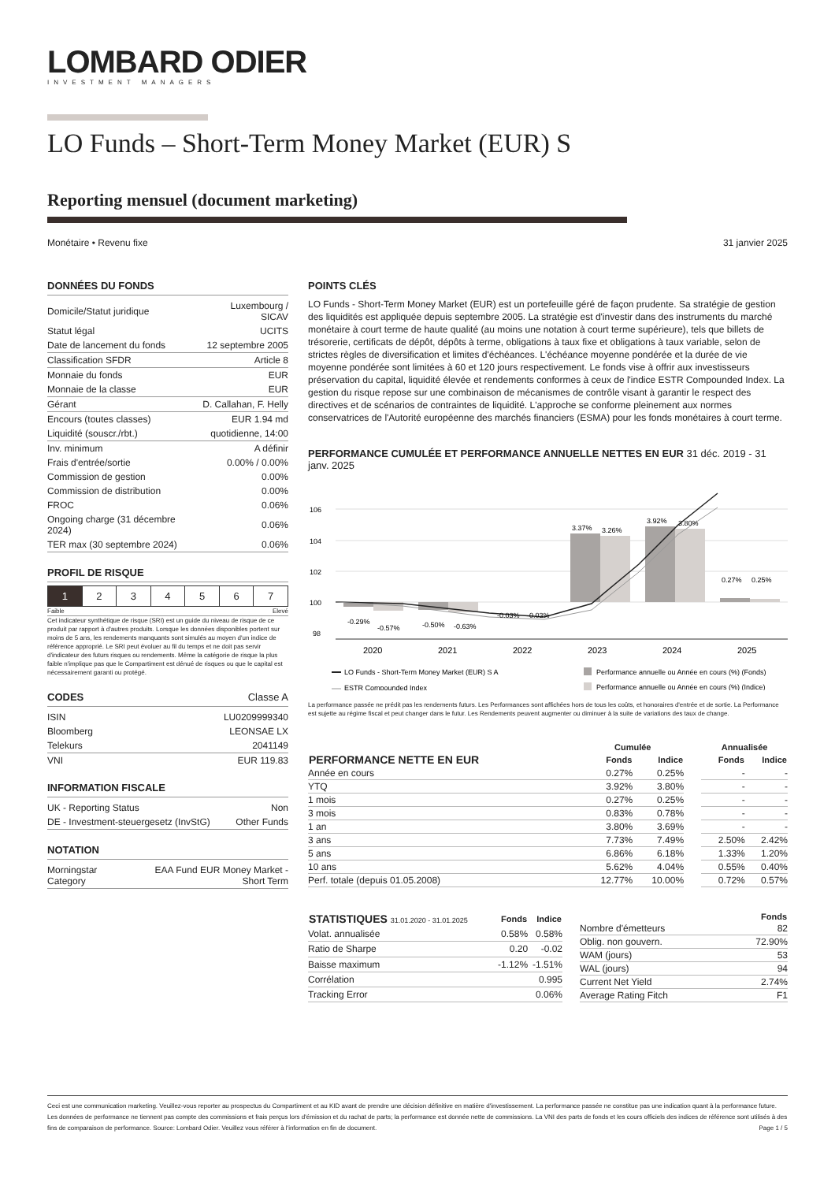LOMBARD ODIER
INVESTMENT MANAGERS
LO Funds – Short-Term Money Market (EUR) S
Reporting mensuel (document marketing)
Monétaire • Revenu fixe 31 janvier 2025
DONNÉES DU FONDS
| Domicile/Statut juridique | Luxembourg / SICAV |
| Statut légal | UCITS |
| Date de lancement du fonds | 12 septembre 2005 |
| Classification SFDR | Article 8 |
| Monnaie du fonds | EUR |
| Monnaie de la classe | EUR |
| Gérant | D. Callahan, F. Helly |
| Encours (toutes classes) | EUR 1.94 md |
| Liquidité (souscr./rbt.) | quotidienne, 14:00 |
| Inv. minimum | A définir |
| Frais d'entrée/sortie | 0.00% / 0.00% |
| Commission de gestion | 0.00% |
| Commission de distribution | 0.00% |
| FROC | 0.06% |
| Ongoing charge (31 décembre 2024) | 0.06% |
| TER max (30 septembre 2024) | 0.06% |
PROFIL DE RISQUE
| 1 | 2 | 3 | 4 | 5 | 6 | 7 |
Faible Elevé
Cet indicateur synthétique de risque (SRI) est un guide du niveau de risque de ce produit par rapport à d'autres produits. Lorsque les données disponibles portent sur moins de 5 ans, les rendements manquants sont simulés au moyen d'un indice de référence approprié. Le SRI peut évoluer au fil du temps et ne doit pas servir d'indicateur des futurs risques ou rendements. Même la catégorie de risque la plus faible n'implique pas que le Compartiment est dénué de risques ou que le capital est nécessairement garanti ou protégé.
CODES Classe A
| ISIN | LU0209999340 |
| Bloomberg | LEONSAE LX |
| Telekurs | 2041149 |
| VNI | EUR 119.83 |
INFORMATION FISCALE
| UK - Reporting Status | Non |
| DE - Investment-steuergesetz (InvStG) | Other Funds |
NOTATION
| Morningstar Category | EAA Fund EUR Money Market - Short Term |
POINTS CLÉS
LO Funds - Short-Term Money Market (EUR) est un portefeuille géré de façon prudente. Sa stratégie de gestion des liquidités est appliquée depuis septembre 2005. La stratégie est d'investir dans des instruments du marché monétaire à court terme de haute qualité (au moins une notation à court terme supérieure), tels que billets de trésorerie, certificats de dépôt, dépôts à terme, obligations à taux fixe et obligations à taux variable, selon de strictes règles de diversification et limites d'échéances. L'échéance moyenne pondérée et la durée de vie moyenne pondérée sont limitées à 60 et 120 jours respectivement. Le fonds vise à offrir aux investisseurs préservation du capital, liquidité élevée et rendements conformes à ceux de l'indice ESTR Compounded Index. La gestion du risque repose sur une combinaison de mécanismes de contrôle visant à garantir le respect des directives et de scénarios de contraintes de liquidité. L'approche se conforme pleinement aux normes conservatrices de l'Autorité européenne des marchés financiers (ESMA) pour les fonds monétaires à court terme.
PERFORMANCE CUMULÉE ET PERFORMANCE ANNUELLE NETTES EN EUR 31 déc. 2019 - 31 janv. 2025
106
104
102
100
98
-0.29%
-0.57%
-0.50%
-0.63%
-0.03%
-0.03%
3.37%
3.26%
3.92%
3.80%
0.27%
0.25%
2020
2021
2022
2023
2024
2025
LO Funds - Short-Term Money Market (EUR) S A
Performance annuelle ou Année en cours (%) (Fonds)
ESTR Compounded Index
Performance annuelle ou Année en cours (%) (Indice)
La performance passée ne prédit pas les rendements futurs. Les Performances sont affichées hors de tous les coûts, et honoraires d'entrée et de sortie. La Performance est sujette au régime fiscal et peut changer dans le futur. Les Rendements peuvent augmenter ou diminuer à la suite de variations des taux de change.
| | Cumulée | | | Annualisée | |
| --- | --- | --- | --- | --- | --- |
| PERFORMANCE NETTE EN EUR | Fonds | Indice | | Fonds | Indice |
| Année en cours | 0.27% | 0.25% | | - | - |
| YTQ | 3.92% | 3.80% | | - | - |
| 1 mois | 0.27% | 0.25% | | - | - |
| 3 mois | 0.83% | 0.78% | | - | - |
| 1 an | 3.80% | 3.69% | | - | - |
| 3 ans | 7.73% | 7.49% | | 2.50% | 2.42% |
| 5 ans | 6.86% | 6.18% | | 1.33% | 1.20% |
| 10 ans | 5.62% | 4.04% | | 0.55% | 0.40% |
| Perf. totale (depuis 01.05.2008) | 12.77% | 10.00% | | 0.72% | 0.57% |
| STATISTIQUES 31.01.2020 - 31.01.2025 | Fonds | Indice |
| --- | --- | --- |
| Volat. annualisée | 0.58% | 0.58% |
| Ratio de Sharpe | 0.20 | -0.02 |
| Baisse maximum | -1.12% | -1.51% |
| Corrélation | | 0.995 |
| Tracking Error | | 0.06% |
| | Fonds |
| --- | --- |
| Nombre d'émetteurs | 82 |
| Oblig. non gouvern. | 72.90% |
| WAM (jours) | 53 |
| WAL (jours) | 94 |
| Current Net Yield | 2.74% |
| Average Rating Fitch | F1 |
Ceci est une communication marketing. Veuillez-vous reporter au prospectus du Compartiment et au KID avant de prendre une décision définitive en matière d'investissement. La performance passée ne constitue pas une indication quant à la performance future. Les données de performance ne tiennent pas compte des commissions et frais perçus lors d'émission et du rachat de parts; la performance est donnée nette de commissions. La VNI des parts de fonds et les cours officiels des indices de référence sont utilisés à des fins de comparaison de performance. Source: Lombard Odier. Veuillez vous référer à l'information en fin de document. Page 1 / 5